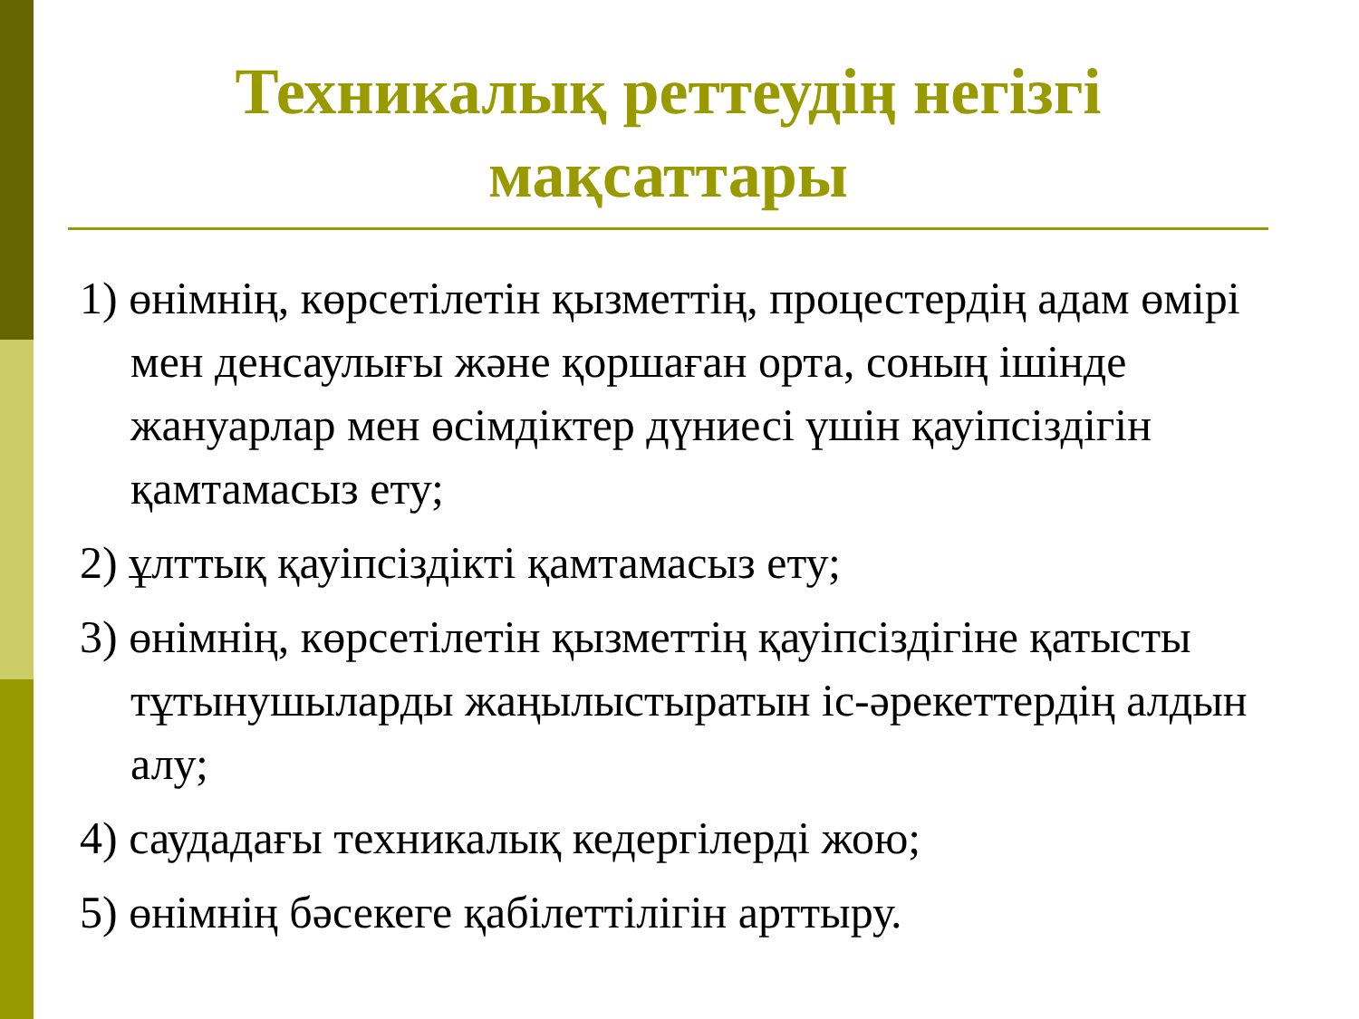Техникалық реттеудің негізгі мақсаттары
1) өнімнің, көрсетілетін қызметтің, процестердің адам өмірі мен денсаулығы және қоршаған орта, соның ішінде жануарлар мен өсімдіктер дүниесі үшін қауіпсіздігін қамтамасыз ету;
2) ұлттық қауіпсіздікті қамтамасыз ету;
3) өнімнің, көрсетілетін қызметтің қауіпсіздігіне қатысты тұтынушыларды жаңылыстыратын іс-әрекеттердің алдын алу;
4) саудадағы техникалық кедергілерді жою;
5) өнімнің бәсекеге қабілеттілігін арттыру.